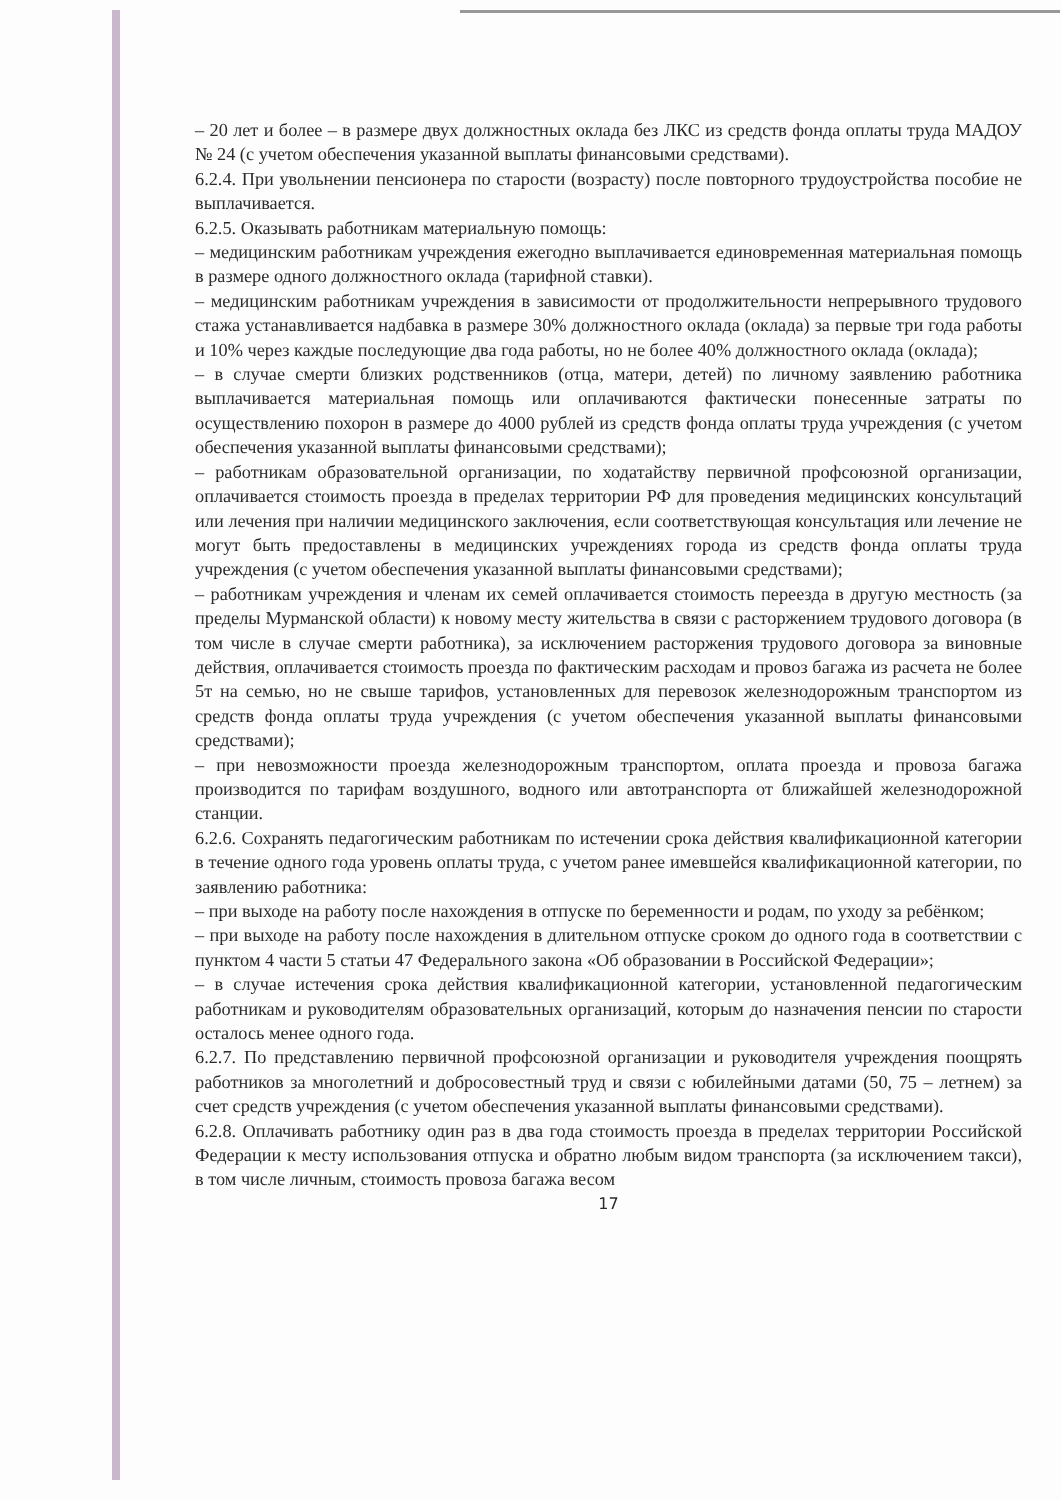– 20 лет и более – в размере двух должностных оклада без ЛКС из средств фонда оплаты труда МАДОУ № 24 (с учетом обеспечения указанной выплаты финансовыми средствами).
6.2.4. При увольнении пенсионера по старости (возрасту) после повторного трудоустройства пособие не выплачивается.
6.2.5. Оказывать работникам материальную помощь:
– медицинским работникам учреждения ежегодно выплачивается единовременная материальная помощь в размере одного должностного оклада (тарифной ставки).
– медицинским работникам учреждения в зависимости от продолжительности непрерывного трудового стажа устанавливается надбавка в размере 30% должностного оклада (оклада) за первые три года работы и 10% через каждые последующие два года работы, но не более 40% должностного оклада (оклада);
– в случае смерти близких родственников (отца, матери, детей) по личному заявлению работника выплачивается материальная помощь или оплачиваются фактически понесенные затраты по осуществлению похорон в размере до 4000 рублей из средств фонда оплаты труда учреждения (с учетом обеспечения указанной выплаты финансовыми средствами);
– работникам образовательной организации, по ходатайству первичной профсоюзной организации, оплачивается стоимость проезда в пределах территории РФ для проведения медицинских консультаций или лечения при наличии медицинского заключения, если соответствующая консультация или лечение не могут быть предоставлены в медицинских учреждениях города из средств фонда оплаты труда учреждения (с учетом обеспечения указанной выплаты финансовыми средствами);
– работникам учреждения и членам их семей оплачивается стоимость переезда в другую местность (за пределы Мурманской области) к новому месту жительства в связи с расторжением трудового договора (в том числе в случае смерти работника), за исключением расторжения трудового договора за виновные действия, оплачивается стоимость проезда по фактическим расходам и провоз багажа из расчета не более 5т на семью, но не свыше тарифов, установленных для перевозок железнодорожным транспортом из средств фонда оплаты труда учреждения (с учетом обеспечения указанной выплаты финансовыми средствами);
– при невозможности проезда железнодорожным транспортом, оплата проезда и провоза багажа производится по тарифам воздушного, водного или автотранспорта от ближайшей железнодорожной станции.
6.2.6. Сохранять педагогическим работникам по истечении срока действия квалификационной категории в течение одного года уровень оплаты труда, с учетом ранее имевшейся квалификационной категории, по заявлению работника:
– при выходе на работу после нахождения в отпуске по беременности и родам, по уходу за ребёнком;
– при выходе на работу после нахождения в длительном отпуске сроком до одного года в соответствии с пунктом 4 части 5 статьи 47 Федерального закона «Об образовании в Российской Федерации»;
– в случае истечения срока действия квалификационной категории, установленной педагогическим работникам и руководителям образовательных организаций, которым до назначения пенсии по старости осталось менее одного года.
6.2.7. По представлению первичной профсоюзной организации и руководителя учреждения поощрять работников за многолетний и добросовестный труд и связи с юбилейными датами (50, 75 – летнем) за счет средств учреждения (с учетом обеспечения указанной выплаты финансовыми средствами).
6.2.8. Оплачивать работнику один раз в два года стоимость проезда в пределах территории Российской Федерации к месту использования отпуска и обратно любым видом транспорта (за исключением такси), в том числе личным, стоимость провоза багажа весом
17